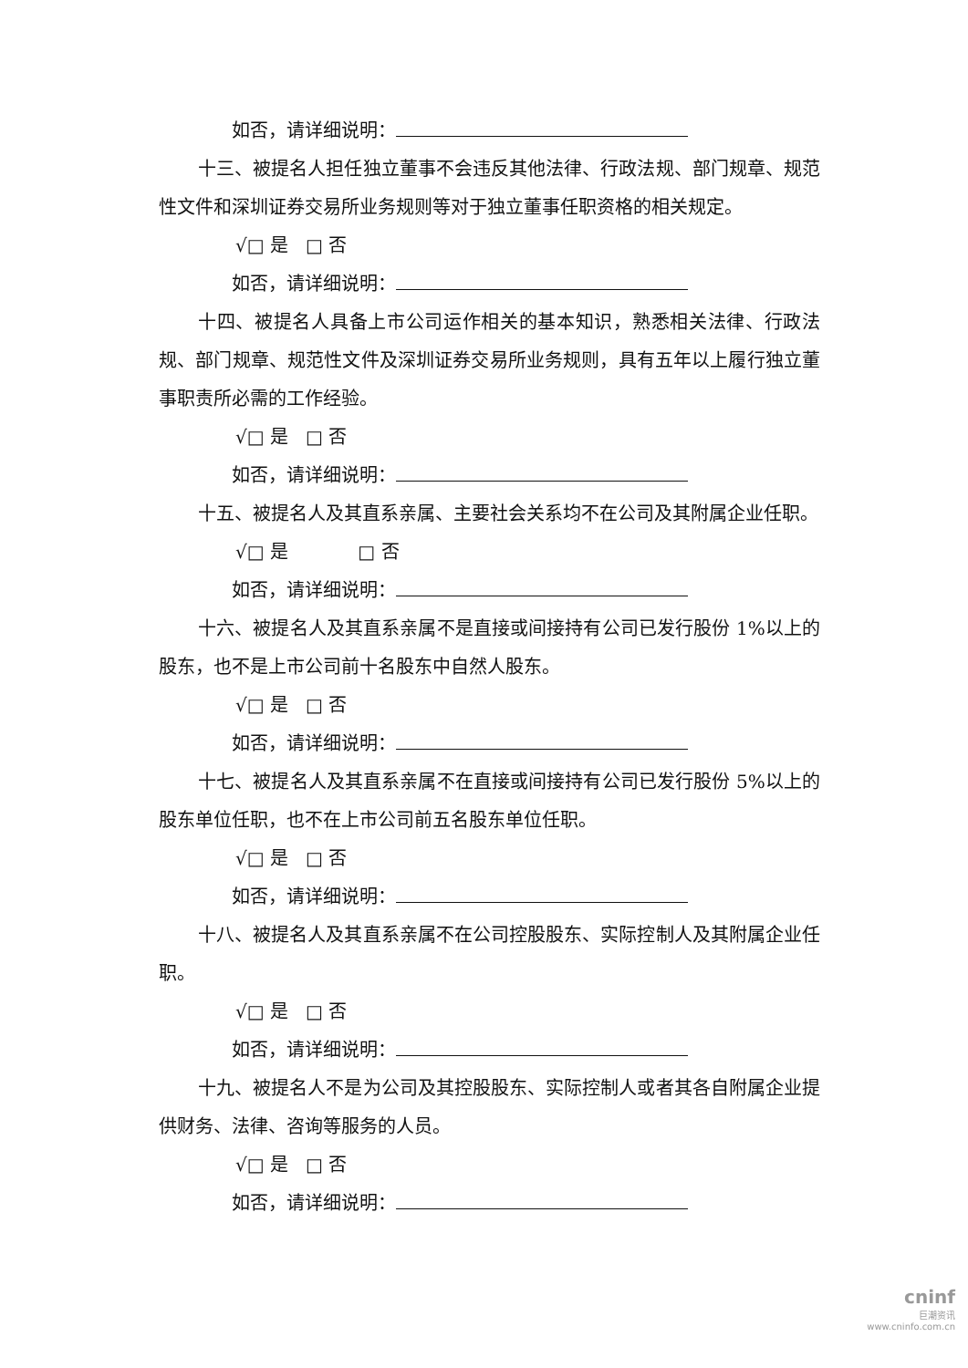如否，请详细说明：
十三、被提名人担任独立董事不会违反其他法律、行政法规、部门规章、规范性文件和深圳证券交易所业务规则等对于独立董事任职资格的相关规定。
√□ 是 □ 否
如否，请详细说明：
十四、被提名人具备上市公司运作相关的基本知识，熟悉相关法律、行政法规、部门规章、规范性文件及深圳证券交易所业务规则，具有五年以上履行独立董事职责所必需的工作经验。
√□ 是 □ 否
如否，请详细说明：
十五、被提名人及其直系亲属、主要社会关系均不在公司及其附属企业任职。
√□ 是 □ 否
如否，请详细说明：
十六、被提名人及其直系亲属不是直接或间接持有公司已发行股份 1%以上的股东，也不是上市公司前十名股东中自然人股东。
√□ 是 □ 否
如否，请详细说明：
十七、被提名人及其直系亲属不在直接或间接持有公司已发行股份 5%以上的股东单位任职，也不在上市公司前五名股东单位任职。
√□ 是 □ 否
如否，请详细说明：
十八、被提名人及其直系亲属不在公司控股股东、实际控制人及其附属企业任职。
√□ 是 □ 否
如否，请详细说明：
十九、被提名人不是为公司及其控股股东、实际控制人或者其各自附属企业提供财务、法律、咨询等服务的人员。
√□ 是 □ 否
如否，请详细说明：
cninf
巨潮资讯
www.cninfo.com.cn